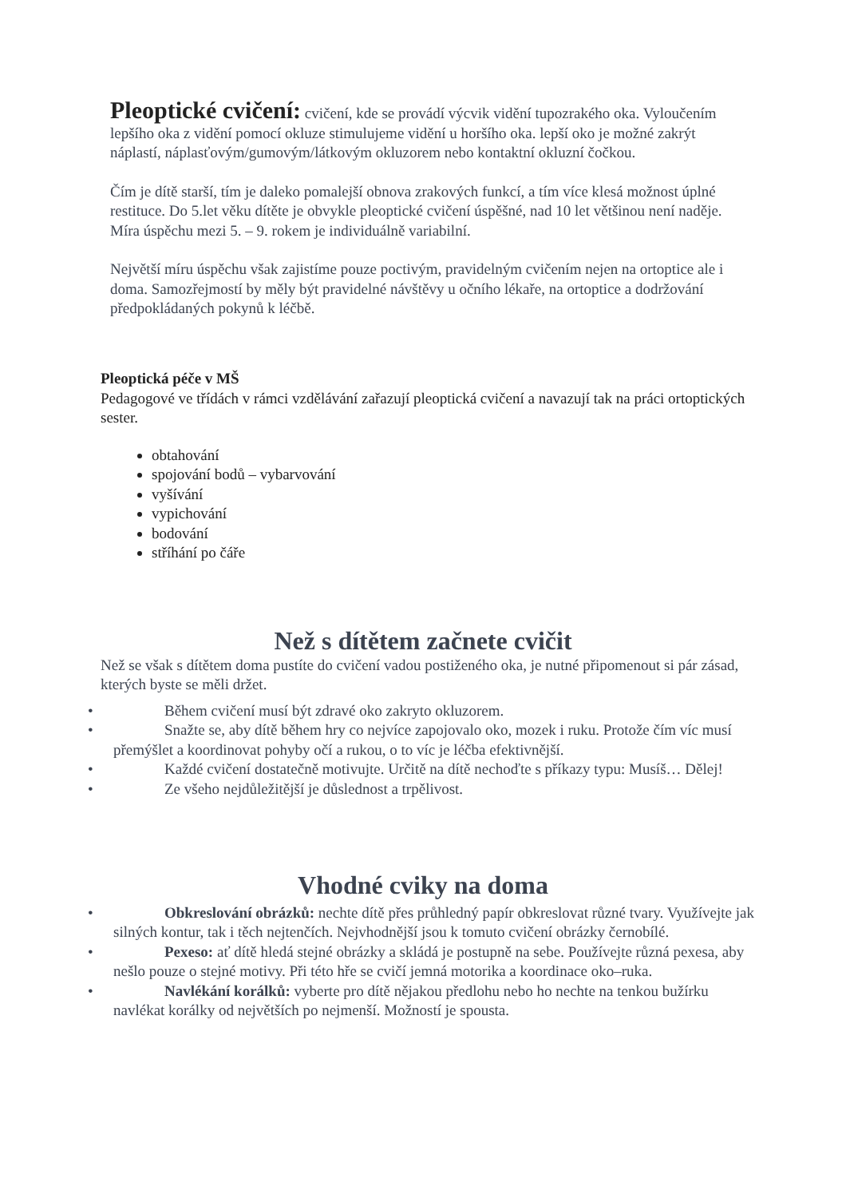Pleoptické cvičení: cvičení, kde se provádí výcvik vidění tupozrakého oka. Vyloučením lepšího oka z vidění pomocí okluze stimulujeme vidění u horšího oka. lepší oko je možné zakrýt náplastí, náplasťovým/gumovým/látkovým okluzorem nebo kontaktní okluzní čočkou.
Čím je dítě starší, tím je daleko pomalejší obnova zrakových funkcí, a tím více klesá možnost úplné restituce. Do 5.let věku dítěte je obvykle pleoptické cvičení úspěšné, nad 10 let většinou není naděje. Míra úspěchu mezi 5. – 9. rokem je individuálně variabilní.
Největší míru úspěchu však zajistíme pouze poctivým, pravidelným cvičením nejen na ortoptice ale i doma. Samozřejmostí by měly být pravidelné návštěvy u očního lékaře, na ortoptice a dodržování předpokládaných pokynů k léčbě.
Pleoptická péče v MŠ
Pedagogové ve třídách v rámci vzdělávání zařazují pleoptická cvičení a navazují tak na práci ortoptických sester.
obtahování
spojování bodů – vybarvování
vyšívání
vypichování
bodování
stříhání po čáře
Než s dítětem začnete cvičit
Než se však s dítětem doma pustíte do cvičení vadou postiženého oka, je nutné připomenout si pár zásad, kterých byste se měli držet.
• Během cvičení musí být zdravé oko zakryto okluzorem.
• Snažte se, aby dítě během hry co nejvíce zapojovalo oko, mozek i ruku. Protože čím víc musí přemýšlet a koordinovat pohyby očí a rukou, o to víc je léčba efektivnější.
• Každé cvičení dostatečně motivujte. Určitě na dítě nechoďte s příkazy typu: Musíš… Dělej!
• Ze všeho nejdůležitější je důslednost a trpělivost.
Vhodné cviky na doma
• Obkreslování obrázků: nechte dítě přes průhledný papír obkreslovat různé tvary. Využívejte jak silných kontur, tak i těch nejtenčích. Nejvhodnější jsou k tomuto cvičení obrázky černobílé.
• Pexeso: ať dítě hledá stejné obrázky a skládá je postupně na sebe. Používejte různá pexesa, aby nešlo pouze o stejné motivy. Při této hře se cvičí jemná motorika a koordinace oko–ruka.
• Navlékání korálků: vyberte pro dítě nějakou předlohu nebo ho nechte na tenkou bužírku navlékat korálky od největších po nejmenší. Možností je spousta.